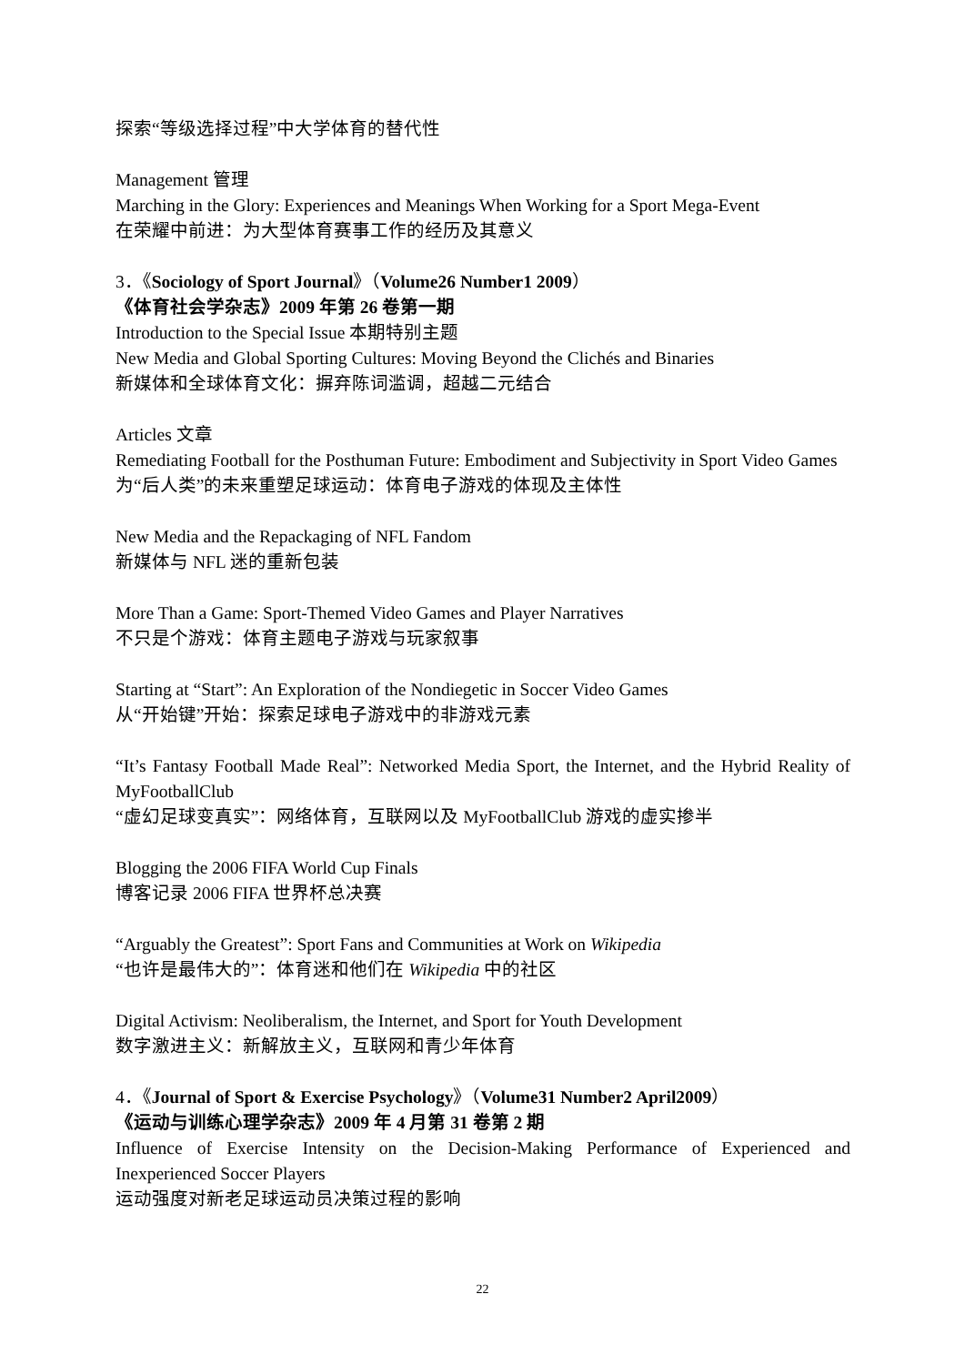探索“等级选择过程”中大学体育的替代性
Management 管理
Marching in the Glory: Experiences and Meanings When Working for a Sport Mega-Event
在荣耀中前进：为大型体育赛事工作的经历及其意义
3．《Sociology of Sport Journal》（Volume26 Number1 2009）
《体育社会学杂志》2009 年第 26 卷第一期
Introduction to the Special Issue 本期特别主题
New Media and Global Sporting Cultures: Moving Beyond the Clichés and Binaries
新媒体和全球体育文化：摒弃陈词滥调，超越二元结合
Articles 文章
Remediating Football for the Posthuman Future: Embodiment and Subjectivity in Sport Video Games
为“后人类”的未来重塑足球运动：体育电子游戏的体现及主体性
New Media and the Repackaging of NFL Fandom
新媒体与 NFL 迷的重新包装
More Than a Game: Sport-Themed Video Games and Player Narratives
不只是个游戏：体育主题电子游戏与玩家叙事
Starting at “Start”: An Exploration of the Nondiegetic in Soccer Video Games
从“开始键”开始：探索足球电子游戏中的非游戏元素
“It’s Fantasy Football Made Real”: Networked Media Sport, the Internet, and the Hybrid Reality of MyFootballClub
“虚幻足球变真实”：网络体育，互联网以及 MyFootballClub 游戏的虚实掺半
Blogging the 2006 FIFA World Cup Finals
博客记录 2006 FIFA 世界杯总决赛
“Arguably the Greatest”: Sport Fans and Communities at Work on Wikipedia
“也许是最伟大的”：体育迷和他们在 Wikipedia 中的社区
Digital Activism: Neoliberalism, the Internet, and Sport for Youth Development
数字激进主义：新解放主义，互联网和青少年体育
4．《Journal of Sport & Exercise Psychology》（Volume31 Number2 April2009）
《运动与训练心理学杂志》2009 年 4 月第 31 卷第 2 期
Influence of Exercise Intensity on the Decision-Making Performance of Experienced and Inexperienced Soccer Players
运动强度对新老足球运动员决策过程的影响
22